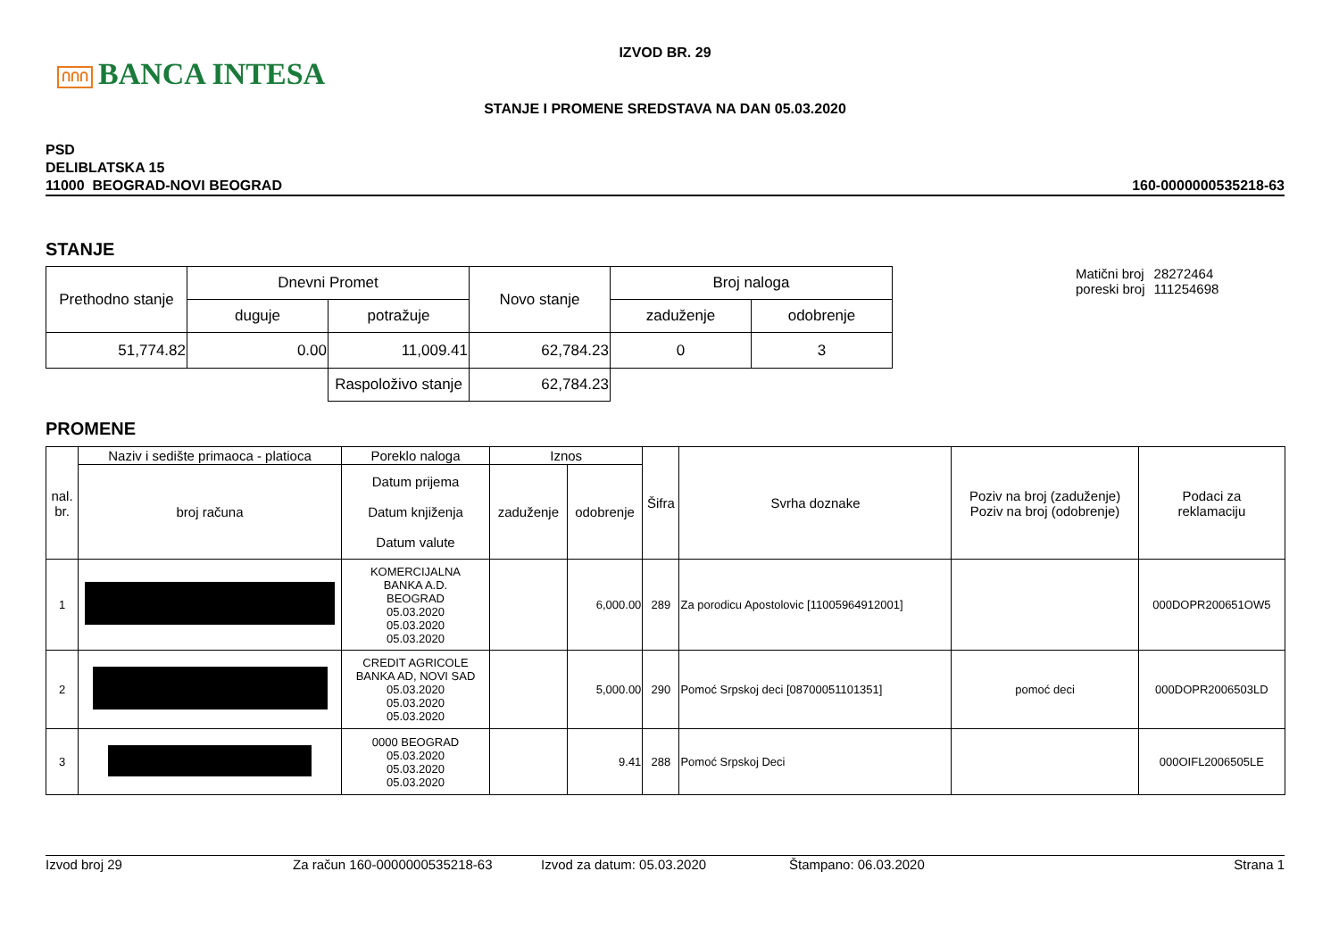ՈՈՈ BANCA INTESA
IZVOD BR. 29
STANJE I PROMENE SREDSTAVA NA DAN 05.03.2020
PSD
DELIBLATSKA 15
11000 BEOGRAD-NOVI BEOGRAD
160-0000000535218-63
STANJE
| Prethodno stanje | Dnevni Promet | | Novo stanje | Broj naloga | |
| --- | --- | --- | --- | --- | --- |
| | duguje | potražuje | | zaduženje | odobrenje |
| 51,774.82 | 0.00 | 11,009.41 | 62,784.23 | 0 | 3 |
| | | Raspoloživo stanje | 62,784.23 | | |
| Matični broj | 28272464 |
| poreski broj | 111254698 |
PROMENE
| nal. br. | Naziv i sedište primaoca - platioca | Poreklo naloga | Iznos | | Šifra | Svrha doznake | Poziv na broj (zaduženje) Poziv na broj (odobrenje) | Podaci za reklamaciju |
| --- | --- | --- | --- | --- | --- | --- | --- | --- |
| | broj računa | Datum prijema Datum knjiženja Datum valute | zaduženje | odobrenje | | | | |
| 1 | | KOMERCIJALNA BANKA A.D. BEOGRAD 05.03.2020 05.03.2020 05.03.2020 | | 6,000.00 | 289 | Za porodicu Apostolovic [11005964912001] | | 000DOPR200651OW5 |
| 2 | | CREDIT AGRICOLE BANKA AD, NOVI SAD 05.03.2020 05.03.2020 05.03.2020 | | 5,000.00 | 290 | Pomoć Srpskoj deci [08700051101351] | pomoć deci | 000DOPR2006503LD |
| 3 | | 0000 BEOGRAD 05.03.2020 05.03.2020 05.03.2020 | | 9.41 | 288 | Pomoć Srpskoj Deci | | 000OIFL2006505LE |
Izvod broj 29 Za račun 160-0000000535218-63 Izvod za datum: 05.03.2020 Štampano: 06.03.2020 Strana 1